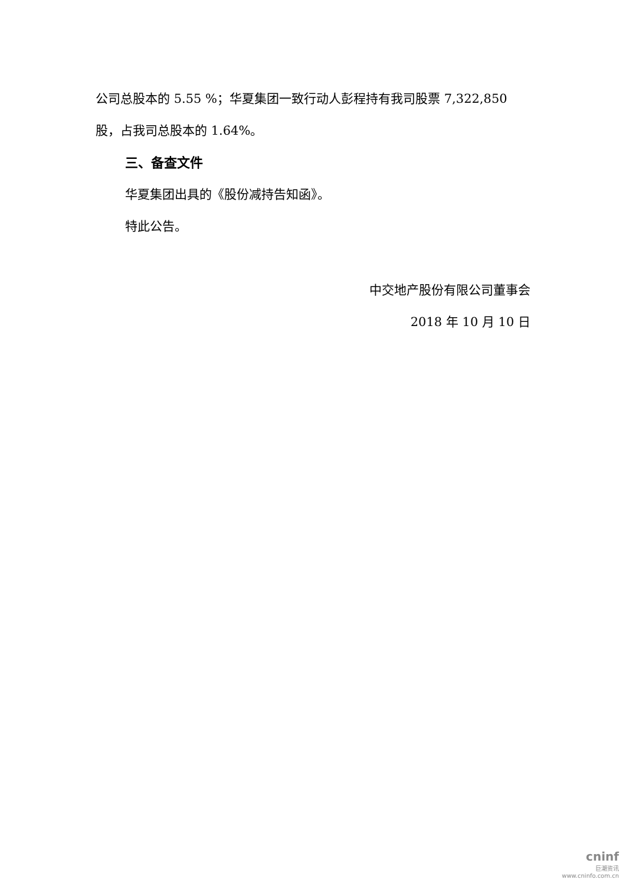公司总股本的 5.55 %；华夏集团一致行动人彭程持有我司股票 7,322,850 股，占我司总股本的 1.64%。
三、备查文件
华夏集团出具的《股份减持告知函》。
特此公告。
中交地产股份有限公司董事会
2018 年 10 月 10 日
cninf
巨潮资讯
www.cninfo.com.cn